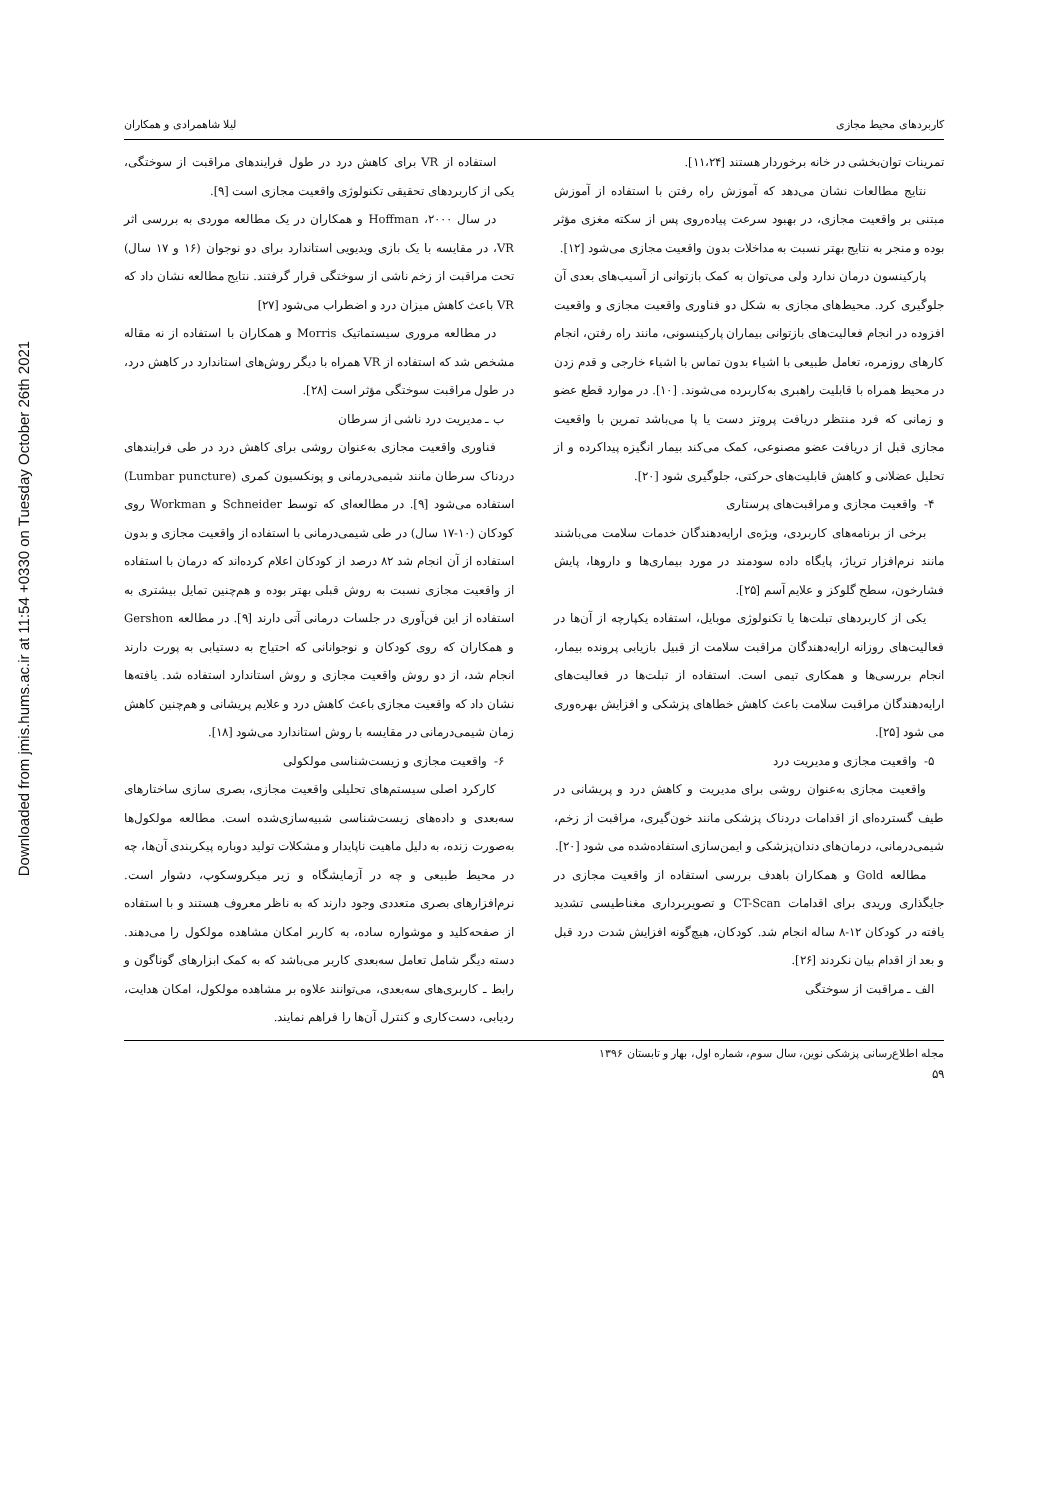Downloaded from jmis.hums.ac.ir at 11:54 +0330 on Tuesday October 26th 2021
کاربردهای محیط مجازی لیلا شاهمرادی و همکاران
تمرینات توان‌بخشی در خانه برخوردار هستند [۱۱،۲۴].
نتایج مطالعات نشان می‌دهد که آموزش راه رفتن با استفاده از آموزش مبتنی بر واقعیت مجازی، در بهبود سرعت پیاده‌روی پس از سکته مغزی مؤثر بوده و منجر به نتایج بهتر نسبت به مداخلات بدون واقعیت مجازی می‌شود [۱۲].
پارکینسون درمان ندارد ولی می‌توان به کمک بازتوانی از آسیب‌های بعدی آن جلوگیری کرد. محیط‌های مجازی به شکل دو فناوری واقعیت مجازی و واقعیت افزوده در انجام فعالیت‌های بازتوانی بیماران پارکینسونی، مانند راه رفتن، انجام کارهای روزمره، تعامل طبیعی با اشیاء بدون تماس با اشیاء خارجی و قدم زدن در محیط همراه با قابلیت راهبری به‌کاربرده می‌شوند. [۱۰]. در موارد قطع عضو و زمانی که فرد منتظر دریافت پروتز دست یا پا می‌باشد تمرین با واقعیت مجازی قبل از دریافت عضو مصنوعی، کمک می‌کند بیمار انگیزه پیداکرده و از تحلیل عضلانی و کاهش قابلیت‌های حرکتی، جلوگیری شود [۲۰].
۴- واقعیت مجازی و مراقبت‌های پرستاری
برخی از برنامه‌های کاربردی، ویژه‌ی ارایه‌دهندگان خدمات سلامت می‌باشند مانند نرم‌افزار تریاژ، پایگاه داده سودمند در مورد بیماری‌ها و داروها، پایش فشارخون، سطح گلوکز و علایم آسم [۲۵].
یکی از کاربردهای تبلت‌ها یا تکنولوژی موبایل، استفاده یکپارچه از آن‌ها در فعالیت‌های روزانه ارایه‌دهندگان مراقبت سلامت از قبیل بازیابی پرونده بیمار، انجام بررسی‌ها و همکاری تیمی است. استفاده از تبلت‌ها در فعالیت‌های ارایه‌دهندگان مراقبت سلامت باعث کاهش خطاهای پزشکی و افزایش بهره‌وری می شود [۲۵].
۵- واقعیت مجازی و مدیریت درد
واقعیت مجازی به‌عنوان روشی برای مدیریت و کاهش درد و پریشانی در طیف گسترده‌ای از اقدامات دردناک پزشکی مانند خون‌گیری، مراقبت از زخم، شیمی‌درمانی، درمان‌های دندان‌پزشکی و ایمن‌سازی استفاده‌شده می شود [۲۰].
مطالعه Gold و همکاران باهدف بررسی استفاده از واقعیت مجازی در جایگذاری وریدی برای اقدامات CT-Scan و تصویربرداری مغناطیسی تشدید یافته در کودکان ۱۲-۸ ساله انجام شد. کودکان، هیچ‌گونه افزایش شدت درد قبل و بعد از اقدام بیان نکردند [۲۶].
الف ـ مراقبت از سوختگی
استفاده از VR برای کاهش درد در طول فرایندهای مراقبت از سوختگی، یکی از کاربردهای تحقیقی تکنولوژی واقعیت مجازی است [۹].
در سال ۲۰۰۰، Hoffman و همکاران در یک مطالعه موردی به بررسی اثر VR، در مقایسه با یک بازی ویدیویی استاندارد برای دو نوجوان (۱۶ و ۱۷ سال) تحت مراقبت از زخم ناشی از سوختگی قرار گرفتند. نتایج مطالعه نشان داد که VR باعث کاهش میزان درد و اضطراب می‌شود [۲۷]
در مطالعه مروری سیستماتیک Morris و همکاران با استفاده از نه مقاله مشخص شد که استفاده از VR همراه با دیگر روش‌های استاندارد در کاهش درد، در طول مراقبت سوختگی مؤثر است [۲۸].
ب ـ مدیریت درد ناشی از سرطان
فناوری واقعیت مجازی به‌عنوان روشی برای کاهش درد در طی فرایندهای دردناک سرطان مانند شیمی‌درمانی و پونکسیون کمری (Lumbar puncture) استفاده می‌شود [۹]. در مطالعه‌ای که توسط Schneider و Workman روی کودکان (۱۰-۱۷ سال) در طی شیمی‌درمانی با استفاده از واقعیت مجازی و بدون استفاده از آن انجام شد ۸۲ درصد از کودکان اعلام کرده‌اند که درمان با استفاده از واقعیت مجازی نسبت به روش قبلی بهتر بوده و هم‌چنین تمایل بیشتری به استفاده از این فن‌آوری در جلسات درمانی آتی دارند [۹]. در مطالعه Gershon و همکاران که روی کودکان و نوجوانانی که احتیاج به دستیابی به پورت دارند انجام شد، از دو روش واقعیت مجازی و روش استاندارد استفاده شد. یافته‌ها نشان داد که واقعیت مجازی باعث کاهش درد و علایم پریشانی و هم‌چنین کاهش زمان شیمی‌درمانی در مقایسه با روش استاندارد می‌شود [۱۸].
۶- واقعیت مجازی و زیست‌شناسی مولکولی
کارکرد اصلی سیستم‌های تحلیلی واقعیت مجازی، بصری سازی ساختارهای سه‌بعدی و داده‌های زیست‌شناسی شبیه‌سازی‌شده است. مطالعه مولکول‌ها به‌صورت زنده، به دلیل ماهیت ناپایدار و مشکلات تولید دوباره پیکربندی آن‌ها، چه در محیط طبیعی و چه در آزمایشگاه و زیر میکروسکوپ، دشوار است. نرم‌افزارهای بصری متعددی وجود دارند که به ناظر معروف هستند و با استفاده از صفحه‌کلید و موشواره ساده، به کاربر امکان مشاهده مولکول را می‌دهند. دسته دیگر شامل تعامل سه‌بعدی کاربر می‌باشد که به کمک ابزارهای گوناگون و رابط ـ کاربری‌های سه‌بعدی، می‌توانند علاوه بر مشاهده مولکول، امکان هدایت، ردیابی، دست‌کاری و کنترل آن‌ها را فراهم نمایند.
مجله اطلاع‌رسانی پزشکی نوین، سال سوم، شماره اول، بهار و تابستان ۱۳۹۶
۵۹